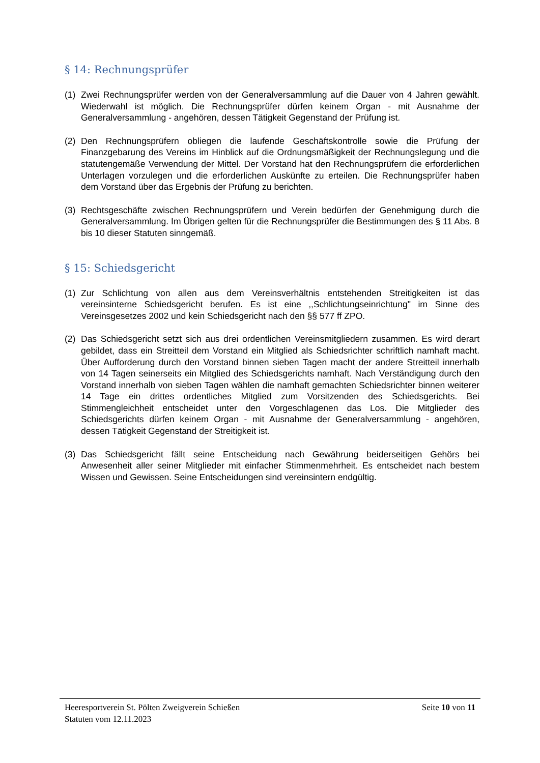§ 14: Rechnungsprüfer
(1) Zwei Rechnungsprüfer werden von der Generalversammlung auf die Dauer von 4 Jahren gewählt. Wiederwahl ist möglich. Die Rechnungsprüfer dürfen keinem Organ - mit Ausnahme der Generalversammlung - angehören, dessen Tätigkeit Gegenstand der Prüfung ist.
(2) Den Rechnungsprüfern obliegen die laufende Geschäftskontrolle sowie die Prüfung der Finanzgebarung des Vereins im Hinblick auf die Ordnungsmäßigkeit der Rechnungslegung und die statutengemäße Verwendung der Mittel. Der Vorstand hat den Rechnungsprüfern die erforderlichen Unterlagen vorzulegen und die erforderlichen Auskünfte zu erteilen. Die Rechnungsprüfer haben dem Vorstand über das Ergebnis der Prüfung zu berichten.
(3) Rechtsgeschäfte zwischen Rechnungsprüfern und Verein bedürfen der Genehmigung durch die Generalversammlung. Im Übrigen gelten für die Rechnungsprüfer die Bestimmungen des § 11 Abs. 8 bis 10 dieser Statuten sinngemäß.
§ 15: Schiedsgericht
(1) Zur Schlichtung von allen aus dem Vereinsverhältnis entstehenden Streitigkeiten ist das vereinsinterne Schiedsgericht berufen. Es ist eine ,,Schlichtungseinrichtung" im Sinne des Vereinsgesetzes 2002 und kein Schiedsgericht nach den §§ 577 ff ZPO.
(2) Das Schiedsgericht setzt sich aus drei ordentlichen Vereinsmitgliedern zusammen. Es wird derart gebildet, dass ein Streitteil dem Vorstand ein Mitglied als Schiedsrichter schriftlich namhaft macht. Über Aufforderung durch den Vorstand binnen sieben Tagen macht der andere Streitteil innerhalb von 14 Tagen seinerseits ein Mitglied des Schiedsgerichts namhaft. Nach Verständigung durch den Vorstand innerhalb von sieben Tagen wählen die namhaft gemachten Schiedsrichter binnen weiterer 14 Tage ein drittes ordentliches Mitglied zum Vorsitzenden des Schiedsgerichts. Bei Stimmengleichheit entscheidet unter den Vorgeschlagenen das Los. Die Mitglieder des Schiedsgerichts dürfen keinem Organ - mit Ausnahme der Generalversammlung - angehören, dessen Tätigkeit Gegenstand der Streitigkeit ist.
(3) Das Schiedsgericht fällt seine Entscheidung nach Gewährung beiderseitigen Gehörs bei Anwesenheit aller seiner Mitglieder mit einfacher Stimmenmehrheit. Es entscheidet nach bestem Wissen und Gewissen. Seine Entscheidungen sind vereinsintern endgültig.
Heeresportverein St. Pölten Zweigverein Schießen Seite 10 von 11
Statuten vom 12.11.2023